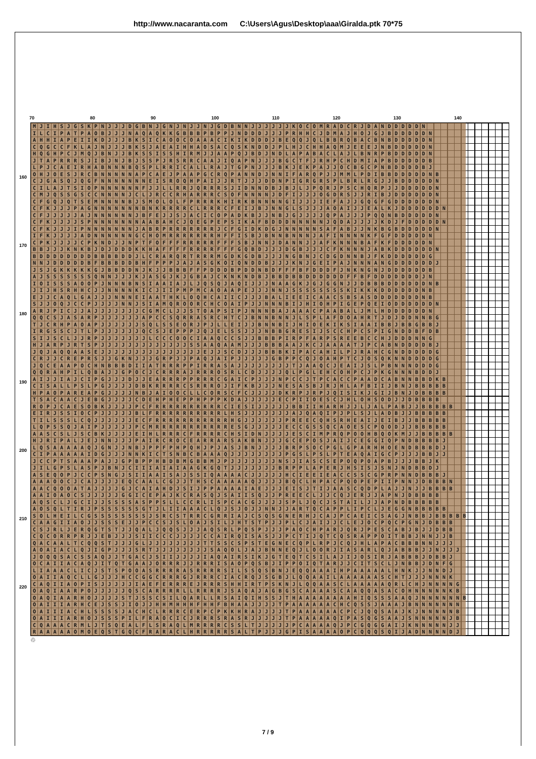http://www.nacaranta.com C:\Users\Agus\Desktop\aaa\Giralda.ptk 70*75
70 80 90 100 110 120 130 140
160
170
180
190
200
210
220
MJIHSJGSKPNJJJDGBNJGNJNJJNJGDBNNJJJJJJKOCOMRADCRJDANDDDDDN
ILCIPATPAOBJJJNAQAQKKGBBBPBPPJNDDDJJJPRHHCJDMAJHOJGJBDDDDDN
AHHIAPEIIKDJJJBKSICAOOCOAAACIKIKDDDJBEQQJQLBBRQBACBNBDDDDDN
CQGCCFKLAJNJJJBKSJAEAIHHAOSACQSKNDDJPLHJCHHAQMJEEEJNBDDDDDN
HQGHPCJMQJBNJJBKSSISSHIRMJJAAPQJBDJNDLAPABACLAJLBNRPBDDDDDN
JTAPRRRSJIBJNJBJSSPJRSRRCAAJIQAPNJJJBGCTFJRHPCHDMIAPBDDDDDB
LPJCAEIRHABNNNBQSPLRRICALLRAJTGPNJJJBKJEKPAJJOCBGCPNBDDDDBJ
OHJOESJRCBNNNNNAPCAEJPAAPGCRQPANNDJNNIFARQPJJMMLPDIBBDDDDDNB
CJGASQJQGFNNNNNNNEISROQHPAIJJRTJJJDDNPIGRGRSPLBRLRGJJBDDDDDN
CILAJTSIOPNNNNNNFJJLLRRJQRRRSJIDNNDBJBJLJPQRJPSCHQRPJJDDDDDN
CMJQSSGSCCNNNNJCLJRCCRHARRRCSOFNNNNJDFIJJJOGDRSJJRIBJDDDDDDN
CFGQJQTSEMNNNNBJSMOLOLFPRRRKHIRKBNNNNGIJJJIEFAJJGQGFGDDDDDDN
CFKJJJPAGNNNNNNNBNKRRRRCLRRRCFEIJBJNNGLSJJJAOAIJJEALKJDDDDDDN
CFJJJJJAJNNNNNNJBFEJJSJACICOPADKBJJNBJGJJJJQPAJJJPQQNBDDDDDN
CFKJJJJSPNNNNNNNAABAHCJQEGPEPSIKAFBDDDNNNNNJQDAJJJJKDJFDDDDDN
CFKJJJIPNNNNNNNJABRPRRRRRRRJCFGIDKDGJNNNNNSAFABJJNKBGBDDDDDN
IFKJJJJADNNNNNNGCHOMRRRRRRRHFFISBJBNNBNNNJAFINNNNKFGFDDDDDN
CPKJJJJCPKNDJJNPTFOFFFRRRRRFFFSBJNNJDANNJJAFKNNNBAFKFDDDDDN
BBJJJKNKBJDJDDDKKHAFFFFRRRRFFFGQBDJJJDGBJJJCFKNNNJABKDDDDDDN
BDDDDDDDDBBBBDDJLCRARQRTRRRMGDKGDBJJJNGBNJCDGDNNBJFKDDDDDDG
NNJDDDDDBFBBBDDBHFPPPJAJASGKOIQNDDBJJJKNJGEIPAJNNNANGDDDDDDJ
JSJGKKKKKGJBBDDNJKJJBBBFFPDDDBPDDNBDFFFBFDDDFJNKNGNJDDDDDDB
AJSSSSSSSQNNJJJKJASGJKJGBAJCKNKNDBJBBDBBDDDDDDFFBFDDDDDDDJN
IOISSSAOOPJNNNBNSIAAIAJLJQSQJAQIJJJNAAGKJGJGGNJJDBBBDDDDDDNB
JIJHSRHHCJJNNNNKICJIIPMPMCAOAAPEJJJNNJSSSSSSSSKIKKKDDDDDDNB
EJJCAQLGAJJJNNNEIAATHKLOQHCAIICJJJBALIEEICAACSBSASDDDDDDDNB
SJJOQJCCPJJJJNNJSIAMQROORCHCOAIPJJNNNBIJHIOHPIGEPQEIODDDDDDN
ARJPICJJAJJJJJJJCGMCLJJSTOAPSIPJNNNBAJAAACPAABALJMLHDDDDDDN
QQCSJASARPJJJJJJAPCCSQRRASRCHTCJBNNBNNJLSPLAFDOAHRTJDJDDNNBG
TJCRHPAOAPJJJJJJSQLSSEORJPJLLEIJJBNNBIJHIOEKIKSIAAIBBJBBGBBJ
IRGSSCJTLPJJJJJJQCSJEPPPJQJELSSJJJNBBGRESIJSCCHPCSPIGNDDBFDB
SIJSCLJJRPJJJJJJJLCCCOOCIAAQCCSJJBBBPIRPFARPSREEBCCHJDDDNNG
HJARPJRTSPJJJJJJJJJJJJJSSAAQAAMJJJBBBAAJKCJAAAATJPCABNDDDDBJ
JQJAQQAASEJJJJJJJJJJJJJJJEJJSCDJJJBBBKIPACAHILPJRAHCGNDDDDDG
CRJJCREPRSJJGKNJJJGRPJJPAQJAIPJJJJJGBPPCQJOAHPTCJOSQKNNDDDDG
JQCEAAPOCHNBBBDIIATRRRPPIRRASAJJJJJJJJTJAAQCJEAIJSLPBNNNDDDG
QQRAHPILQBAJJGPOCJCRRRAJRRROSRLCDJJJJQLPGLEHCOHPCJPKGNNNBDDJ
AIJJIAJCIPGJJJDJJEARRRPPRRRCGAICPJJJNPCCJTPCACCPAADCABNNBBDKB
CISALLPSLPGJJJJDBKRRRRCSRRROJIFKBJJJNESASBJRJHLAFBIIJBNJBBBBB
HPAOPAREAPGJJJJNBJAIOOCLLCORSCFCJJJJDKRPJRPJQISIKJGIJBNJDBBBB
TSACAACJEBGJJJJCDEHPHEPPHPPPKDAJJJJJECPIIOESCJHLOHSODJJDBBBB
ROPJCAESOBKJJJJPCFRRRRRRRRRRCIESIJJJJJBBIIHARHJJLJALPABJJBBBBB
EIRJSSIOCPJJJJJBLFRRRRRRRRRRLHSJJJJJJJAJQAQIPJPLSJLADBJJBBBBB
TILSSSLCQJJJJJJECFRRRRRRRRRRRHGJJJJJJPREECQHSRHEAIJEIBJJBBBBB
LQPSSQJAIPJJJJJPCMRRRRRRRRRRRESGJJJJJECCGSSQCAOESCPQODJJBBBBB
AASCSLJSCBKJJJJEIHLRRRCFRRRRCHSIDNJJJJESCIMPRQPOOHBQOKMJJBBBBB
HJRIPALJEJNNJJJPAIRCROCEARRARSAKBNJJJGCEPOSJAIJCEGGIQPNDBBBBJ
LQSAAAAAQJGNJJNBJPPFPHPQHJPJASJBNJJJJBRPSOCPGLGPARHHOENDBBBDJ
CIPAAAAAIDGJJJNNKICTSNBCBAAAQJJJJJJJJPGSLPSLPTEAQAIGCPJJJBBJJ
JCCPTSAAAPAJJGPBPPHBDBMGBBMJPJJJJJJJNSJIASCSEPOQPOAPBJJJBBJK
JILGPSLASPJBNJCIIIAIAIAAGKGQTJJJJJJJBRPPLAPERJHSISJSNJNDBBDJ
ASEQOPJCCPSNGJSIIAAISAJSSIQAAAACJJJJJHCIEEIEACCSSCGPRPNNDBBBJ
AAAOOCJCAJJJJEQCAALCGJJTHSCAAAAAQJJJJBQCLHPACPQOPEPIIPNNJDBBBN
AACQOOATAJJJJGJCAIAHDJSIJPPAAAAIAEJJJEISJTIJAASCQDPLAJJNJJBBBB
AAIOAOCSJJJJJGGICEPAJKCRASQJSAIISQJJPREECLJJCQJERJJAPNJDBBBB
AQSCLJGCIJJSSSSASPPSLLCCRLISPCACGJJJJSPLJQCJSTAILJJAPNDBBBBB
AOSQLTIRJPSSSSSSGTJLIIAAACLQJSJOJJNNJJARTQCAPPLIPCLJEGGNBBBBB
SOLHEILCGSSSSSSSSJSRCSTRRCGRRIAJCSQSGNERHJCAJPCAEICSAGJNBBJBBBBB
CAAGIIAOJJSSSEJJPCCSJSLOAJSILJHTSTPJJPLCJAIJJCLEJOCPQCPGNJDBBB
CSJRLJERQGTSTJJQALJQQSJJJAQSRLPQSPJJJPAOCHPARJQRJPESCABJBJJDBB
CQCORRPRJJEBJJJSIICCCJJJJCCAIRQISASJJPCTIJQTCQSRAPPOITBBJNNJJB
QACAALTCQQSTJJJGLJJJJJJJJTTSSCSPSTEGNECQPLRPJCQJHLAPACBBBNNJJJ
AOAIACLQJIGPJJJSRTJJJJJJJJSAQOLJAJBNNEQJLOORJIASARLQJABBBJJNJJJ
JOQQSACSSAQJJTGACJSIIJJJJIAQAIRSIKJGTEQTCSILAJIJOSIRJABBBJDBBJ
OCAIIACAQJITQTGAAJORRRJJRRRISAOPQSBJIPPOIQTARJJCITSCLJNBBJDNFG
LIAAACLICJSTSPOOASRRRRASRRRRSILSSQSBNJEQQAAAIHPAAAAALHNKJJNNDJ
OAIIAQCLLGJJJHCCGGCRRRGJRRRCIACRQJSGBJLQQAAILAAAAAASCHTJJJNNNK
CAQIIAOPISJJJJJIAEFERRREJRRRSHHIRTPSKNJLQQAASCLAAAAAQRLCHJNNNNG
OAQIAARPOJJJJJQSCARRRRLLRRRRJSAQAJAGBGSCAAAASCAAQQASACOHNNNNNKB
OAQIAARHOJJJJSTJSSCSILQARLLRSAIQIHSSJTHAAAAAAAAHIQSSSAAQJNNNNNNB
OAIIIARHCEJSSJIOJJHHMHHHFHHFBHAAJJJJTPAAAAAACHCQSSJAAAJBNNNNNNN
OAIIIACHLSSSSJACHCLRRRCERPCPKKHRAJJJJTPAAAAAACPCJQQSAAJKJNNNNNB
OAIIIARHOJSSSPILFRAOCICJRRRSRASRJJJJJTPAAAAAQIPASQGSAAJSNNNNNJB
CQAAACRMLJTSQEALFLSRAQLMRRRRCSSLTJJJJJPCAAAAQJPCGQGGAIJKNNNNNJJ
RAAAAAOMOEQSTGQCFRARACLHRRRRRSALTPJJJGPISAAAAOPCQQQSQIJADNNNNDJ
♲
7 / 9